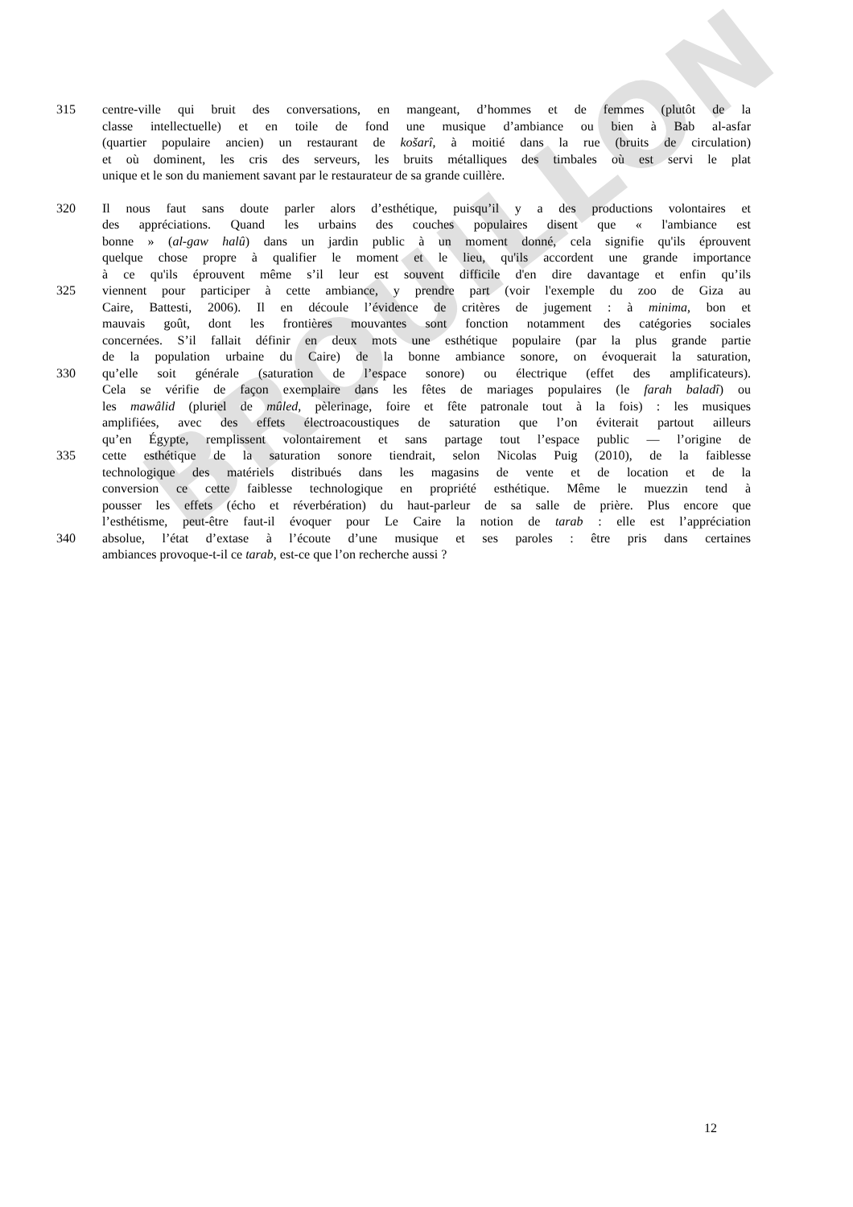BROUILLON
315 centre-ville qui bruit des conversations, en mangeant, d’hommes et de femmes (plutôt de la
classe intellectuelle) et en toile de fond une musique d’ambiance ou bien à Bab al-asfar
(quartier populaire ancien) un restaurant de košarî, à moitié dans la rue (bruits de circulation)
et où dominent, les cris des serveurs, les bruits métalliques des timbales où est servi le plat
unique et le son du maniement savant par le restaurateur de sa grande cuillère.
320 Il nous faut sans doute parler alors d’esthétique, puisqu’il y a des productions volontaires et
des appréciations. Quand les urbains des couches populaires disent que « l'ambiance est
bonne » (al-gaw halû) dans un jardin public à un moment donné, cela signifie qu'ils éprouvent
quelque chose propre à qualifier le moment et le lieu, qu'ils accordent une grande importance
à ce qu'ils éprouvent même s’il leur est souvent difficile d'en dire davantage et enfin qu’ils
325 viennent pour participer à cette ambiance, y prendre part (voir l'exemple du zoo de Giza au
Caire, Battesti, 2006). Il en découle l’évidence de critères de jugement : à minima, bon et
mauvais goût, dont les frontières mouvantes sont fonction notamment des catégories sociales
concernées. S’il fallait définir en deux mots une esthétique populaire (par la plus grande partie
de la population urbaine du Caire) de la bonne ambiance sonore, on évoquerait la saturation,
330 qu’elle soit générale (saturation de l’espace sonore) ou électrique (effet des amplificateurs).
Cela se vérifie de façon exemplaire dans les fêtes de mariages populaires (le farah baladî) ou
les mawâlid (pluriel de mûled, pèlerinage, foire et fête patronale tout à la fois) : les musiques
amplifiées, avec des effets électroacoustiques de saturation que l’on éviterait partout ailleurs
qu’en Égypte, remplissent volontairement et sans partage tout l’espace public — l’origine de
335 cette esthétique de la saturation sonore tiendrait, selon Nicolas Puig (2010), de la faiblesse
technologique des matériels distribués dans les magasins de vente et de location et de la
conversion ce cette faiblesse technologique en propriété esthétique. Même le muezzin tend à
pousser les effets (écho et réverbération) du haut-parleur de sa salle de prière. Plus encore que
l’esthétisme, peut-être faut-il évoquer pour Le Caire la notion de tarab : elle est l’appréciation
340 absolue, l’état d’extase à l’écoute d’une musique et ses paroles : être pris dans certaines
ambiances provoque-t-il ce tarab, est-ce que l’on recherche aussi ?
12